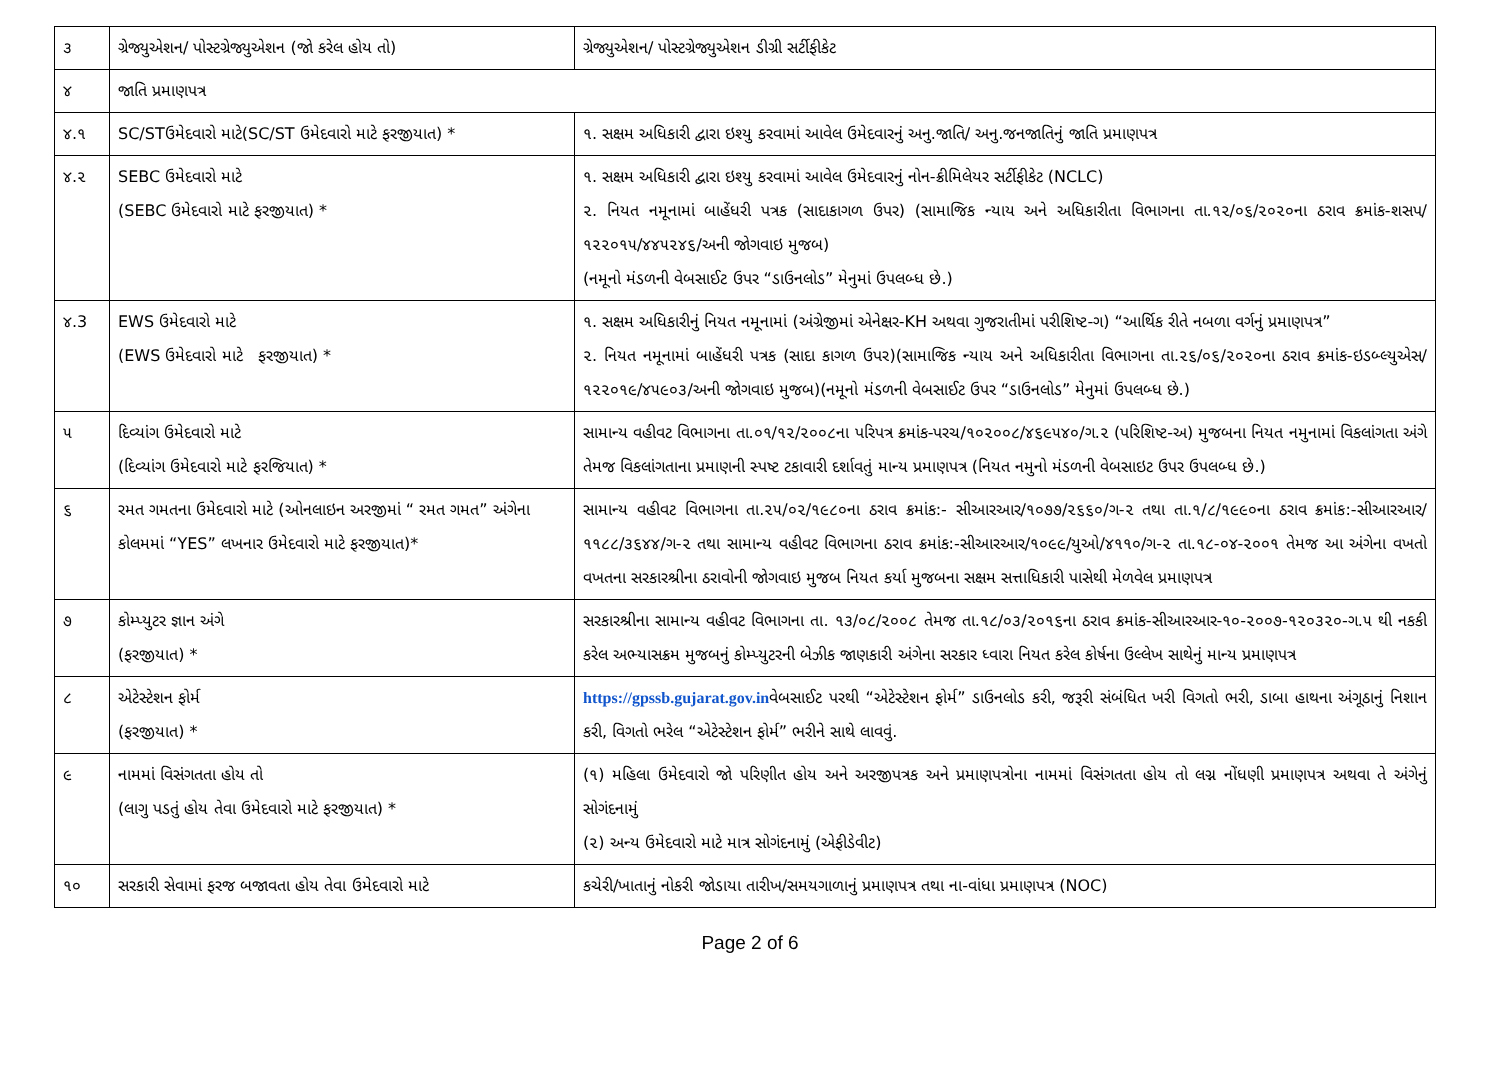| ૩ | ગ્રેજ્યુએશન/ પોસ્ટગ્રેજ્યુએશન (જો કરેલ હોય તો) | ગ્રેજ્યુએશન/ પોસ્ટગ્રેજ્યુએશન ડીગ્રી સર્ટીફીકેટ |
| ૪ | જાતિ પ્રમાણપત્ર | |
| ૪.૧ | SC/STઉમેદવારો માટે(SC/ST ઉમેદવારો માટે ફરજીયાત) * | ૧. સક્ષમ અધિકારી દ્વારા ઇશ્યુ કરવામાં આવેલ ઉમેદવારનું અનુ.જાતિ/ અનુ.જનજાતિનું જાતિ પ્રમાણપત્ર |
| ૪.૨ | SEBC ઉમેદવારો માટે (SEBC ઉમેદવારો માટે ફરજીયાત) * | ૧. સક્ષમ અધિકારી દ્વારા ઇશ્યુ કરવામાં આવેલ ઉમેદવારનું નોન-ક્રીમિલેયર સર્ટીફીકેટ (NCLC) ૨. નિયત નમૂનામાં બાહેંધરી પત્રક (સાદાકાગળ ઉપર) (સામાજિક ન્યાય અને અધિકારીતા વિભાગના તા.૧૨/૦૬/૨૦૨૦ના ઠરાવ ક્રમાંક-શસપ/ ૧૨૨૦૧૫/૪૪૫૨૪૬/અની જોગવાઇ મુજબ) (નમૂનો મંડળની વેબસાઈટ ઉપર “ડાઉનલોડ” મેનુમાં ઉપલબ્ધ છે.) |
| ૪.3 | EWS ઉમેદવારો માટે (EWS ઉમેદવારો માટે ફરજીયાત) * | ૧. સક્ષમ અધિકારીનું નિયત નમૂનામાં (અંગ્રેજીમાં એનેક્ષર-KH અથવા ગુજરાતીમાં પરીશિષ્ટ-ગ) “આર્થિક રીતે નબળા વર્ગનું પ્રમાણપત્ર” ૨. નિયત નમૂનામાં બાહેંધરી પત્રક (સાદા કાગળ ઉપર)(સામાજિક ન્યાય અને અધિકારીતા વિભાગના તા.૨૬/૦૬/૨૦૨૦ના ઠરાવ ક્રમાંક-ઇડબ્લ્યુએસ/૧૨૨૦૧૯/૪૫૯૦૩/અની જોગવાઇ મુજબ)(નમૂનો મંડળની વેબસાઈટ ઉપર “ડાઉનલોડ” મેનુમાં ઉપલબ્ધ છે.) |
| ૫ | દિવ્યાંગ ઉમેદવારો માટે (દિવ્યાંગ ઉમેદવારો માટે ફરજિયાત) * | સામાન્ય વહીવટ વિભાગના તા.૦૧/૧૨/૨૦૦૮ના પરિપત્ર ક્રમાંક-પરચ/૧૦૨૦૦૮/૪૬૯૫૪૦/ગ.૨ (પરિશિષ્ટ-અ) મુજબના નિયત નમુનામાં વિકલાંગતા અંગે તેમજ વિકલાંગતાના પ્રમાણની સ્પષ્ટ ટકાવારી દર્શાવતું માન્ય પ્રમાણપત્ર (નિયત નમુનો મંડળની વેબસાઇટ ઉપર ઉપલબ્ધ છે.) |
| ૬ | રમત ગમતના ઉમેદવારો માટે (ઓનલાઇન અરજીમાં “ રમત ગમત” અંગેના કોલમમાં “YES” લખનાર ઉમેદવારો માટે ફરજીયાત)* | સામાન્ય વહીવટ વિભાગના તા.૨૫/૦૨/૧૯૮૦ના ઠરાવ ક્રમાંક:- સીઆરઆર/૧૦૭૭/૨૬૬૦/ગ-૨ તથા તા.૧/૮/૧૯૯૦ના ઠરાવ ક્રમાંક:-સીઆરઆર/૧૧૮૮/૩૬૪૪/ગ-૨ તથા સામાન્ય વહીવટ વિભાગના ઠરાવ ક્રમાંક:-સીઆરઆર/૧૦૯૯/યુઓ/૪૧૧૦/ગ-૨ તા.૧૮-૦૪-૨૦૦૧ તેમજ આ અંગેના વખતો વખતના સરકારશ્રીના ઠરાવોની જોગવાઇ મુજબ નિયત કર્યા મુજબના સક્ષમ સત્તાધિકારી પાસેથી મેળવેલ પ્રમાણપત્ર |
| ૭ | કોમ્પ્યુટર જ્ઞાન અંગે (ફરજીયાત) * | સરકારશ્રીના સામાન્ય વહીવટ વિભાગના તા. ૧૩/૦૮/૨૦૦૮ તેમજ તા.૧૮/૦૩/૨૦૧૬ના ઠરાવ ક્રમાંક-સીઆરઆર-૧૦-૨૦૦૭-૧૨૦૩૨૦-ગ.૫ થી નકકી કરેલ અભ્યાસક્રમ મુજબનું કોમ્પ્યુટરની બેઝીક જાણકારી અંગેના સરકાર ધ્વારા નિયત કરેલ કોર્ષના ઉલ્લેખ સાથેનું માન્ય પ્રમાણપત્ર |
| ૮ | એટેસ્ટેશન ફોર્મ (ફરજીયાત) * | https://gpssb.gujarat.gov.in વેબસાઈટ પરથી “એટેસ્ટેશન ફોર્મ” ડાઉનલોડ કરી, જરૂરી સંબંધિત ખરી વિગતો ભરી, ડાબા હાથના અંગૂઠાનું નિશાન કરી, વિગતો ભરેલ “એટેસ્ટેશન ફોર્મ” ભરીને સાથે લાવવું. |
| ૯ | નામમાં વિસંગતતા હોય તો (લાગુ પડતું હોય તેવા ઉમેદવારો માટે ફરજીયાત) * | (૧) મહિલા ઉમેદવારો જો પરિણીત હોય અને અરજીપત્રક અને પ્રમાણપત્રોના નામમાં વિસંગતતા હોય તો લગ્ન નોંધણી પ્રમાણપત્ર અથવા તે અંગેનું સોગંદનામું (૨) અન્ય ઉમેદવારો માટે માત્ર સોગંદનામું (એફીડેવીટ) |
| ૧૦ | સરકારી સેવામાં ફરજ બજાવતા હોય તેવા ઉમેદવારો માટે | કચેરી/ખાતાનું નોકરી જોડાયા તારીખ/સમયગાળાનું પ્રમાણપત્ર તથા ના-વાંધા પ્રમાણપત્ર (NOC) |
Page 2 of 6